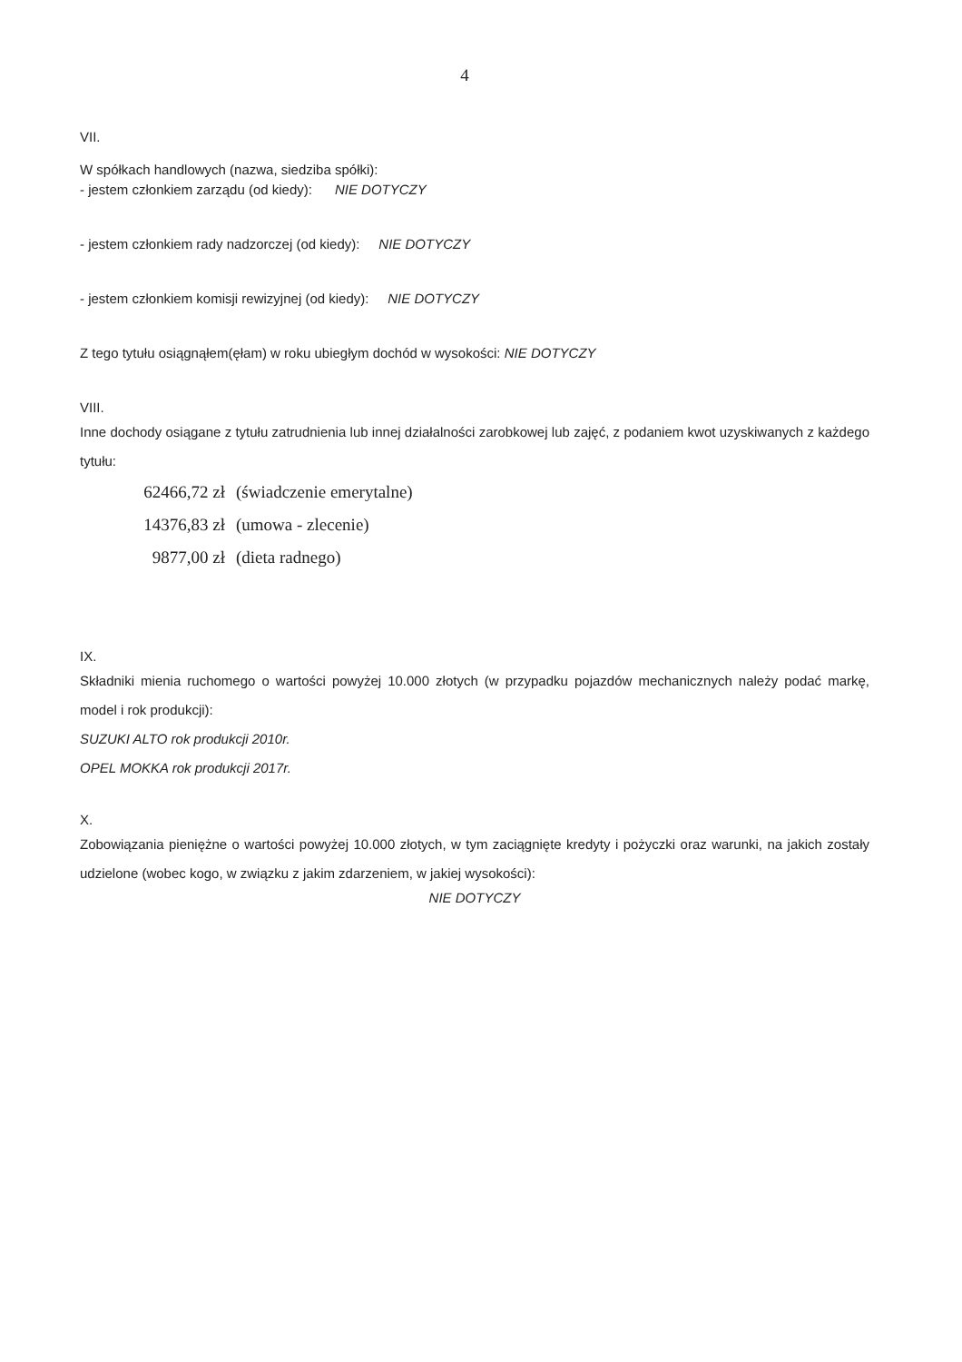4
VII.
W spółkach handlowych (nazwa, siedziba spółki):
- jestem członkiem zarządu (od kiedy): NIE DOTYCZY
- jestem członkiem rady nadzorczej (od kiedy): NIE DOTYCZY
- jestem członkiem komisji rewizyjnej (od kiedy): NIE DOTYCZY
Z tego tytułu osiągnąłem(ęłam) w roku ubiegłym dochód w wysokości: NIE DOTYCZY
VIII.
Inne dochody osiągane z tytułu zatrudnienia lub innej działalności zarobkowej lub zajęć, z podaniem kwot uzyskiwanych z każdego tytułu:
62466,72 zł (świadczenie emerytalne)
14376,83 zł (umowa - zlecenie)
9877,00 zł (dieta radnego)
IX.
Składniki mienia ruchomego o wartości powyżej 10.000 złotych (w przypadku pojazdów mechanicznych należy podać markę, model i rok produkcji):
SUZUKI ALTO rok produkcji 2010r.
OPEL MOKKA rok produkcji 2017r.
X.
Zobowiązania pieniężne o wartości powyżej 10.000 złotych, w tym zaciągnięte kredyty i pożyczki oraz warunki, na jakich zostały udzielone (wobec kogo, w związku z jakim zdarzeniem, w jakiej wysokości):
NIE DOTYCZY